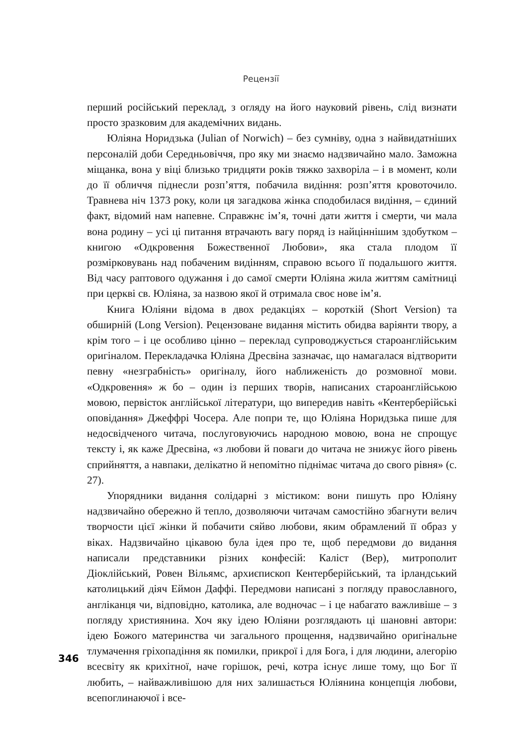Рецензії
перший російський переклад, з огляду на його науковий рівень, слід визнати просто зразковим для академічних видань.
Юліяна Норидзька (Julian of Norwich) – без сумніву, одна з найвидатніших персоналій доби Середньовіччя, про яку ми знаємо надзвичайно мало. Заможна міщанка, вона у віці близько тридцяти років тяжко захворіла – і в момент, коли до її обличчя піднесли розп’яття, побачила видіння: розп’яття кровоточило. Травнева ніч 1373 року, коли ця загадкова жінка сподобилася видіння, – єдиний факт, відомий нам напевне. Справжнє ім’я, точні дати життя і смерти, чи мала вона родину – усі ці питання втрачають вагу поряд із найціннішим здобутком – книгою «Одкровення Божественної Любови», яка стала плодом її розмірковувань над побаченим видінням, справою всього її подальшого життя. Від часу раптового одужання і до самої смерти Юліяна жила життям самітниці при церкві св. Юліяна, за назвою якої й отримала своє нове ім’я.
Книга Юліяни відома в двох редакціях – короткій (Short Version) та обширній (Long Version). Рецензоване видання містить обидва варіянти твору, а крім того – і це особливо цінно – переклад супроводжується староанглійським оригіналом. Перекладачка Юліяна Дресвіна зазначає, що намагалася відтворити певну «незграбність» оригіналу, його наближеність до розмовної мови. «Одкровення» ж бо – один із перших творів, написаних староанглійською мовою, первісток англійської літератури, що випередив навіть «Кентерберійські оповідання» Джеффрі Чосера. Але попри те, що Юліяна Норидзька пише для недосвідченого читача, послуговуючись народною мовою, вона не спрощує тексту і, як каже Дресвіна, «з любови й поваги до читача не знижує його рівень сприйняття, а навпаки, делікатно й непомітно піднімає читача до свого рівня» (с. 27).
Упорядники видання солідарні з містиком: вони пишуть про Юліяну надзвичайно обережно й тепло, дозволяючи читачам самостійно збагнути велич творчости цієї жінки й побачити сяйво любови, яким обрамлений її образ у віках. Надзвичайно цікавою була ідея про те, щоб передмови до видання написали представники різних конфесій: Каліст (Вер), митрополит Діоклійський, Ровен Вільямс, архиєпископ Кентерберійський, та ірландський католицький діяч Еймон Даффі. Передмови написані з погляду православного, англіканця чи, відповідно, католика, але водночас – і це набагато важливіше – з погляду християнина. Хоч яку ідею Юліяни розглядають ці шановні автори: ідею Божого материнства чи загального прощення, надзвичайно оригінальне тлумачення гріхопадіння як помилки, прикрої і для Бога, і для людини, алегорію всесвіту як крихітної, наче горішок, речі, котра існує лише тому, що Бог її любить, – найважливішою для них залишається Юліянина концепція любови, всепоглинаючої і все-
346